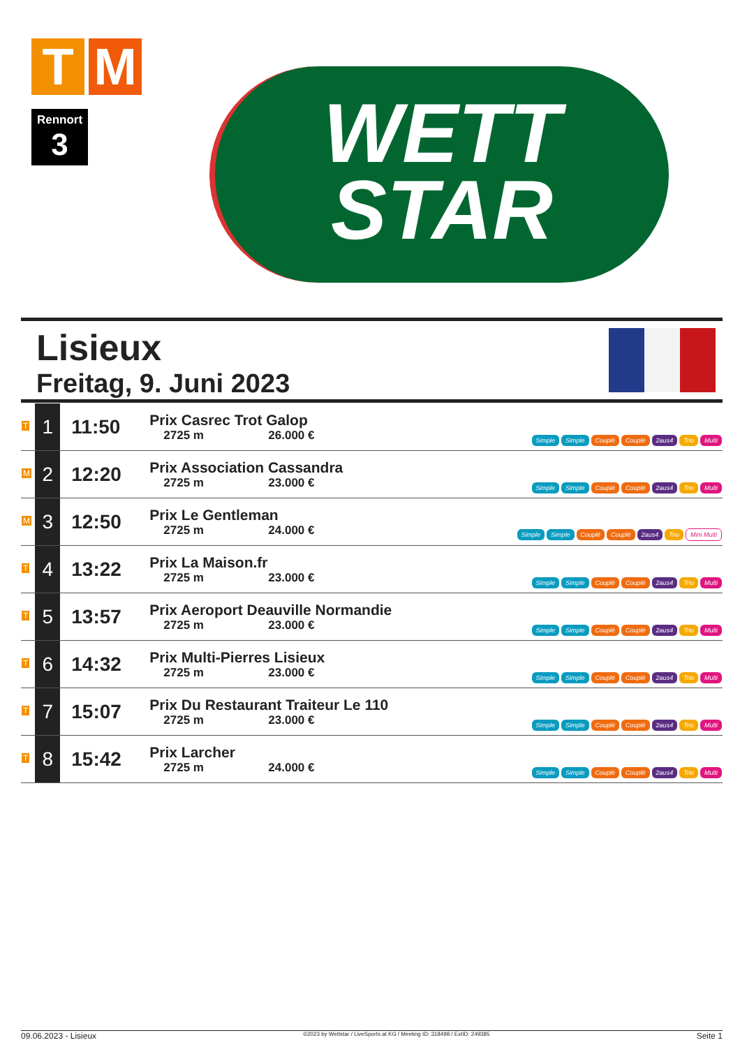T M
Rennort
3
WETT
STAR
Lisieux
Freitag, 9. Juni 2023
| T | 1 | 11:50 | Prix Casrec Trot Galop 2725 m 26.000 € | Simple Simple Couplé Couplé 2aus4 Trio Multi |
| M | 2 | 12:20 | Prix Association Cassandra 2725 m 23.000 € | Simple Simple Couplé Couplé 2aus4 Trio Multi |
| M | 3 | 12:50 | Prix Le Gentleman 2725 m 24.000 € | Simple Simple Couplé Couplé 2aus4 Trio Mini Multi |
| T | 4 | 13:22 | Prix La Maison.fr 2725 m 23.000 € | Simple Simple Couplé Couplé 2aus4 Trio Multi |
| T | 5 | 13:57 | Prix Aeroport Deauville Normandie 2725 m 23.000 € | Simple Simple Couplé Couplé 2aus4 Trio Multi |
| T | 6 | 14:32 | Prix Multi-Pierres Lisieux 2725 m 23.000 € | Simple Simple Couplé Couplé 2aus4 Trio Multi |
| T | 7 | 15:07 | Prix Du Restaurant Traiteur Le 110 2725 m 23.000 € | Simple Simple Couplé Couplé 2aus4 Trio Multi |
| T | 8 | 15:42 | Prix Larcher 2725 m 24.000 € | Simple Simple Couplé Couplé 2aus4 Trio Multi |
09.06.2023 - Lisieux ©2023 by Wettstar / LiveSports.at KG / Meeting ID: 318498 / ExtID: 249385 Seite 1